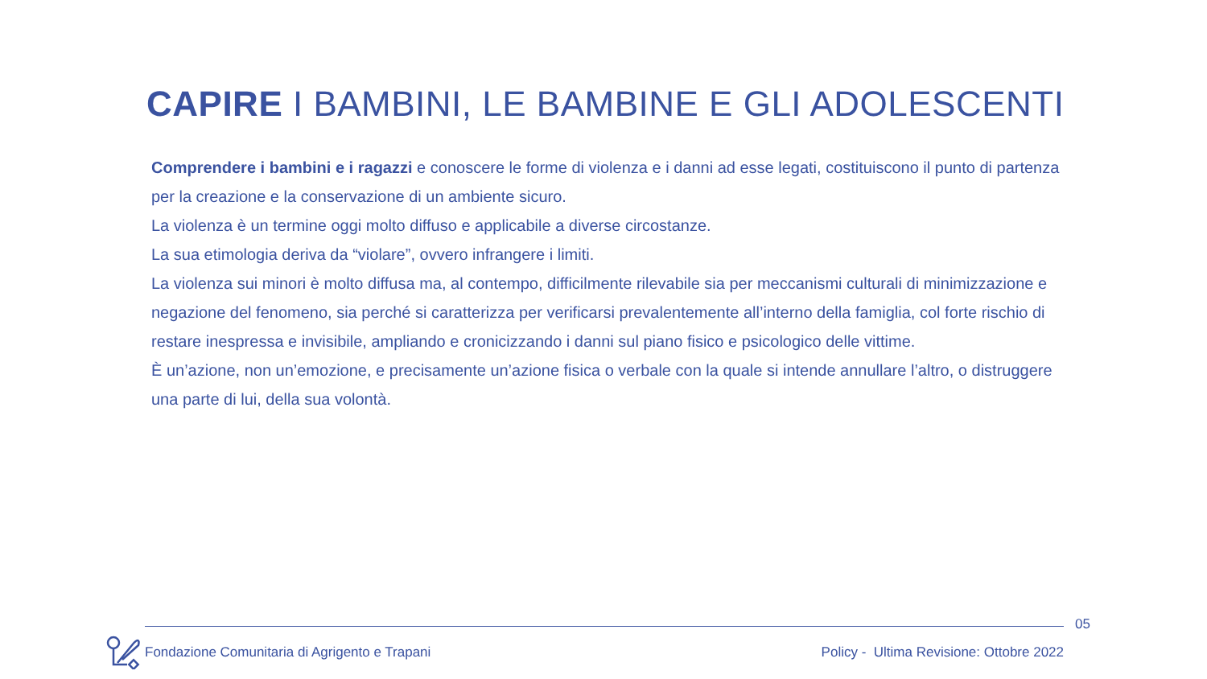CAPIRE I BAMBINI, LE BAMBINE E GLI ADOLESCENTI
Comprendere i bambini e i ragazzi e conoscere le forme di violenza e i danni ad esse legati, costituiscono il punto di partenza per la creazione e la conservazione di un ambiente sicuro.
La violenza è un termine oggi molto diffuso e applicabile a diverse circostanze.
La sua etimologia deriva da “violare”, ovvero infrangere i limiti.
La violenza sui minori è molto diffusa ma, al contempo, difficilmente rilevabile sia per meccanismi culturali di minimizzazione e negazione del fenomeno, sia perché si caratterizza per verificarsi prevalentemente all’interno della famiglia, col forte rischio di restare inespressa e invisibile, ampliando e cronicizzando i danni sul piano fisico e psicologico delle vittime.
È un’azione, non un’emozione, e precisamente un’azione fisica o verbale con la quale si intende annullare l’altro, o distruggere una parte di lui, della sua volontà.
05
Fondazione Comunitaria di Agrigento e Trapani Policy - Ultima Revisione: Ottobre 2022